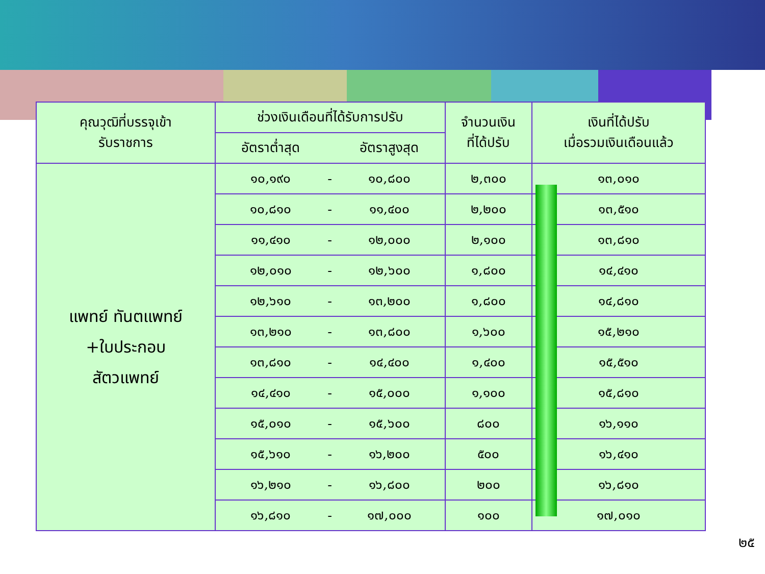| คุณวุฒิที่บรรจุเข้า รับราชการ | ช่วงเงินเดือนที่ได้รับการปรับ | | | จำนวนเงิน ที่ได้ปรับ | เงินที่ได้ปรับ เมื่อรวมเงินเดือนแล้ว |
| --- | --- | --- | --- | --- | --- |
| | อัตราต่ำสุด | | อัตราสูงสุด | | |
| แพทย์ ทันตแพทย์ +ใบประกอบ สัตวแพทย์ | ๑๐,๑๙๐ | - | ๑๐,๘๐๐ | ๒,๓๐๐ | ๑๓,๐๑๐ |
| | ๑๐,๘๑๐ | - | ๑๑,๔๐๐ | ๒,๒๐๐ | ๑๓,๕๑๐ |
| | ๑๑,๔๑๐ | - | ๑๒,๐๐๐ | ๒,๑๐๐ | ๑๓,๘๑๐ |
| | ๑๒,๐๑๐ | - | ๑๒,๖๐๐ | ๑,๘๐๐ | ๑๔,๔๑๐ |
| | ๑๒,๖๑๐ | - | ๑๓,๒๐๐ | ๑,๘๐๐ | ๑๔,๘๑๐ |
| | ๑๓,๒๑๐ | - | ๑๓,๘๐๐ | ๑,๖๐๐ | ๑๕,๒๑๐ |
| | ๑๓,๘๑๐ | - | ๑๔,๔๐๐ | ๑,๔๐๐ | ๑๕,๕๑๐ |
| | ๑๔,๔๑๐ | - | ๑๕,๐๐๐ | ๑,๑๐๐ | ๑๕,๘๑๐ |
| | ๑๕,๐๑๐ | - | ๑๕,๖๐๐ | ๘๐๐ | ๑๖,๑๑๐ |
| | ๑๕,๖๑๐ | - | ๑๖,๒๐๐ | ๕๐๐ | ๑๖,๔๑๐ |
| | ๑๖,๒๑๐ | - | ๑๖,๘๐๐ | ๒๐๐ | ๑๖,๘๑๐ |
| | ๑๖,๘๑๐ | - | ๑๗,๐๐๐ | ๑๐๐ | ๑๗,๐๑๐ |
๒๕